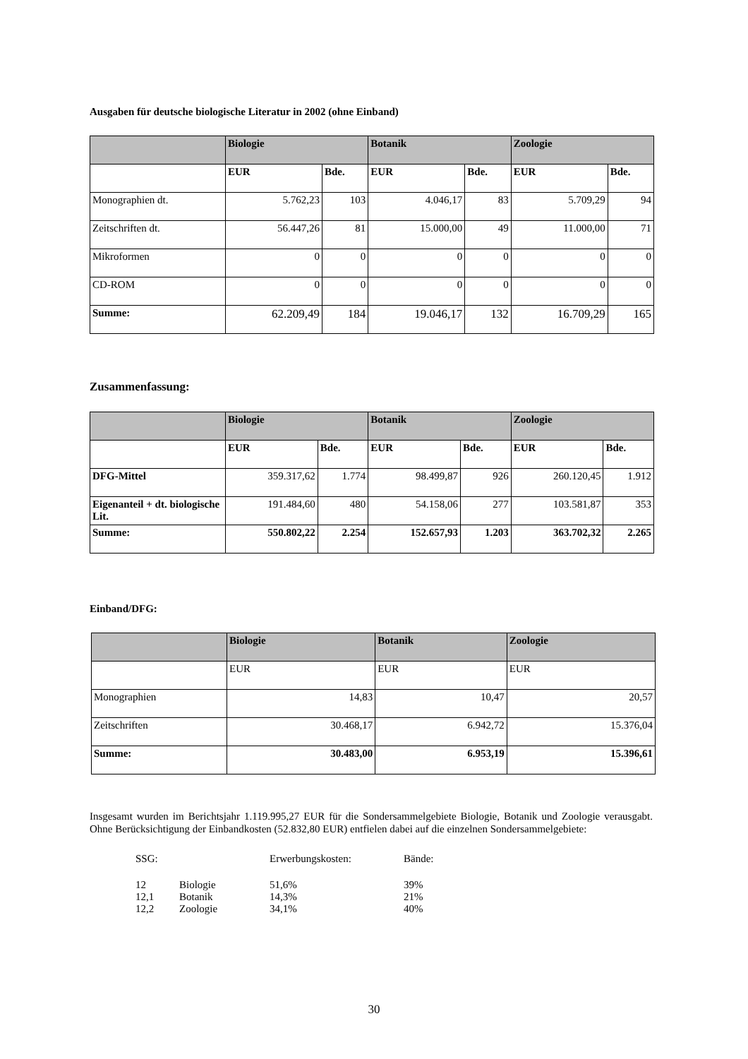Ausgaben für deutsche biologische Literatur in 2002 (ohne Einband)
| | Biologie | | Botanik | | Zoologie | |
| --- | --- | --- | --- | --- | --- | --- |
| | EUR | Bde. | EUR | Bde. | EUR | Bde. |
| Monographien dt. | 5.762,23 | 103 | 4.046,17 | 83 | 5.709,29 | 94 |
| Zeitschriften dt. | 56.447,26 | 81 | 15.000,00 | 49 | 11.000,00 | 71 |
| Mikroformen | 0 | 0 | 0 | 0 | 0 | 0 |
| CD-ROM | 0 | 0 | 0 | 0 | 0 | 0 |
| Summe: | 62.209,49 | 184 | 19.046,17 | 132 | 16.709,29 | 165 |
Zusammenfassung:
| | Biologie | | Botanik | | Zoologie | |
| --- | --- | --- | --- | --- | --- | --- |
| | EUR | Bde. | EUR | Bde. | EUR | Bde. |
| DFG-Mittel | 359.317,62 | 1.774 | 98.499,87 | 926 | 260.120,45 | 1.912 |
| Eigenanteil + dt. biologische Lit. | 191.484,60 | 480 | 54.158,06 | 277 | 103.581,87 | 353 |
| Summe: | 550.802,22 | 2.254 | 152.657,93 | 1.203 | 363.702,32 | 2.265 |
Einband/DFG:
| | Biologie | Botanik | Zoologie |
| --- | --- | --- | --- |
| | EUR | EUR | EUR |
| Monographien | 14,83 | 10,47 | 20,57 |
| Zeitschriften | 30.468,17 | 6.942,72 | 15.376,04 |
| Summe: | 30.483,00 | 6.953,19 | 15.396,61 |
Insgesamt wurden im Berichtsjahr 1.119.995,27 EUR für die Sondersammelgebiete Biologie, Botanik und Zoologie verausgabt. Ohne Berücksichtigung der Einbandkosten (52.832,80 EUR) entfielen dabei auf die einzelnen Sondersammelgebiete:
| SSG: | | Erwerbungskosten: | Bände: |
| 12 | Biologie | 51,6% | 39% |
| 12,1 | Botanik | 14,3% | 21% |
| 12,2 | Zoologie | 34,1% | 40% |
30